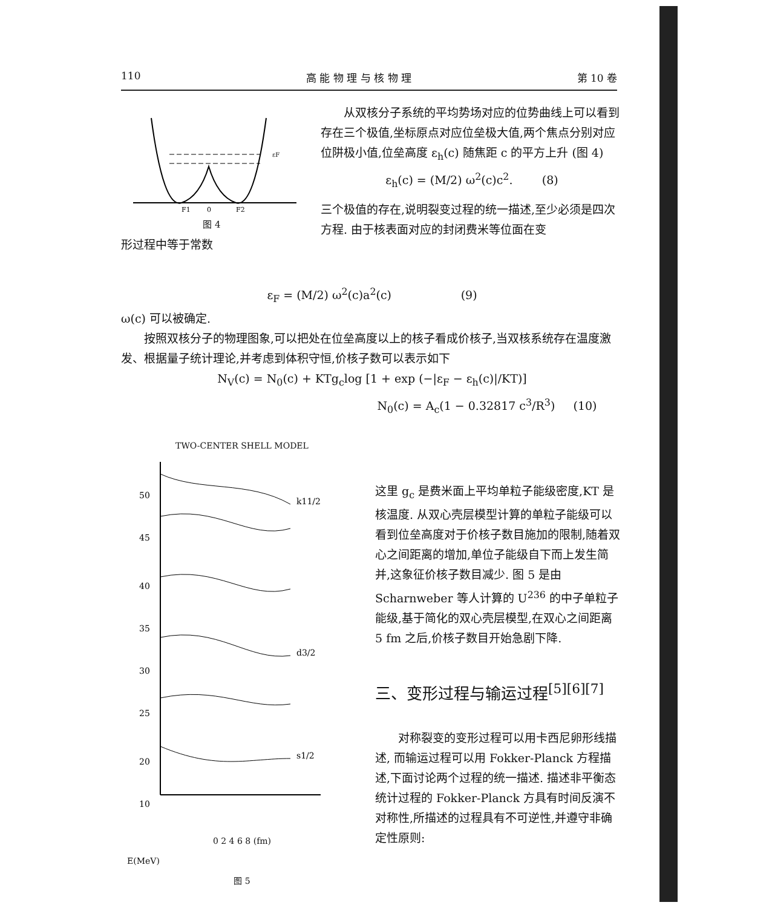110 高 能 物 理 与 核 物 理 第 10 卷
εF
F1
0
F2
图 4
形过程中等于常数
从双核分子系统的平均势场对应的位势曲线上可以看到存在三个极值,坐标原点对应位垒极大值,两个焦点分别对应位阱极小值,位垒高度 ε<sub>h</sub>(c) 随焦距 c 的平方上升 (图 4)
ε<sub>h</sub>(c) = (M/2) ω<sup>2</sup>(c)c<sup>2</sup>. (8)
三个极值的存在,说明裂变过程的统一描述,至少必须是四次方程. 由于核表面对应的封闭费米等位面在变
ε<sub>F</sub> = (M/2) ω<sup>2</sup>(c)a<sup>2</sup>(c) (9)
ω(c) 可以被确定.
按照双核分子的物理图象,可以把处在位垒高度以上的核子看成价核子,当双核系统存在温度激发、根据量子统计理论,并考虑到体积守恒,价核子数可以表示如下
N<sub>V</sub>(c) = N<sub>0</sub>(c) + KTg<sub>c</sub>log [1 + exp (−|ε<sub>F</sub> − ε<sub>h</sub>(c)|/KT)]
N<sub>0</sub>(c) = A<sub>c</sub>(1 − 0.32817 c<sup>3</sup>/R<sup>3</sup>) (10)
TWO-CENTER SHELL MODEL
50
45
40
35
30
25
20
10
k11/2
d3/2
s1/2
0 2 4 6 8 (fm)
E(MeV)
图 5
这里 g<sub>c</sub> 是费米面上平均单粒子能级密度,KT 是核温度. 从双心壳层模型计算的单粒子能级可以看到位垒高度对于价核子数目施加的限制,随着双心之间距离的增加,单位子能级自下而上发生简并,这象征价核子数目减少. 图 5 是由 Scharnweber 等人计算的 U<sup>236</sup> 的中子单粒子能级,基于简化的双心壳层模型,在双心之间距离 5 fm 之后,价核子数目开始急剧下降.
三、变形过程与输运过程<sup>[5][6][7]</sup>
对称裂变的变形过程可以用卡西尼卵形线描述, 而输运过程可以用 Fokker-Planck 方程描述,下面讨论两个过程的统一描述. 描述非平衡态统计过程的 Fokker-Planck 方具有时间反演不对称性,所描述的过程具有不可逆性,并遵守非确定性原则: